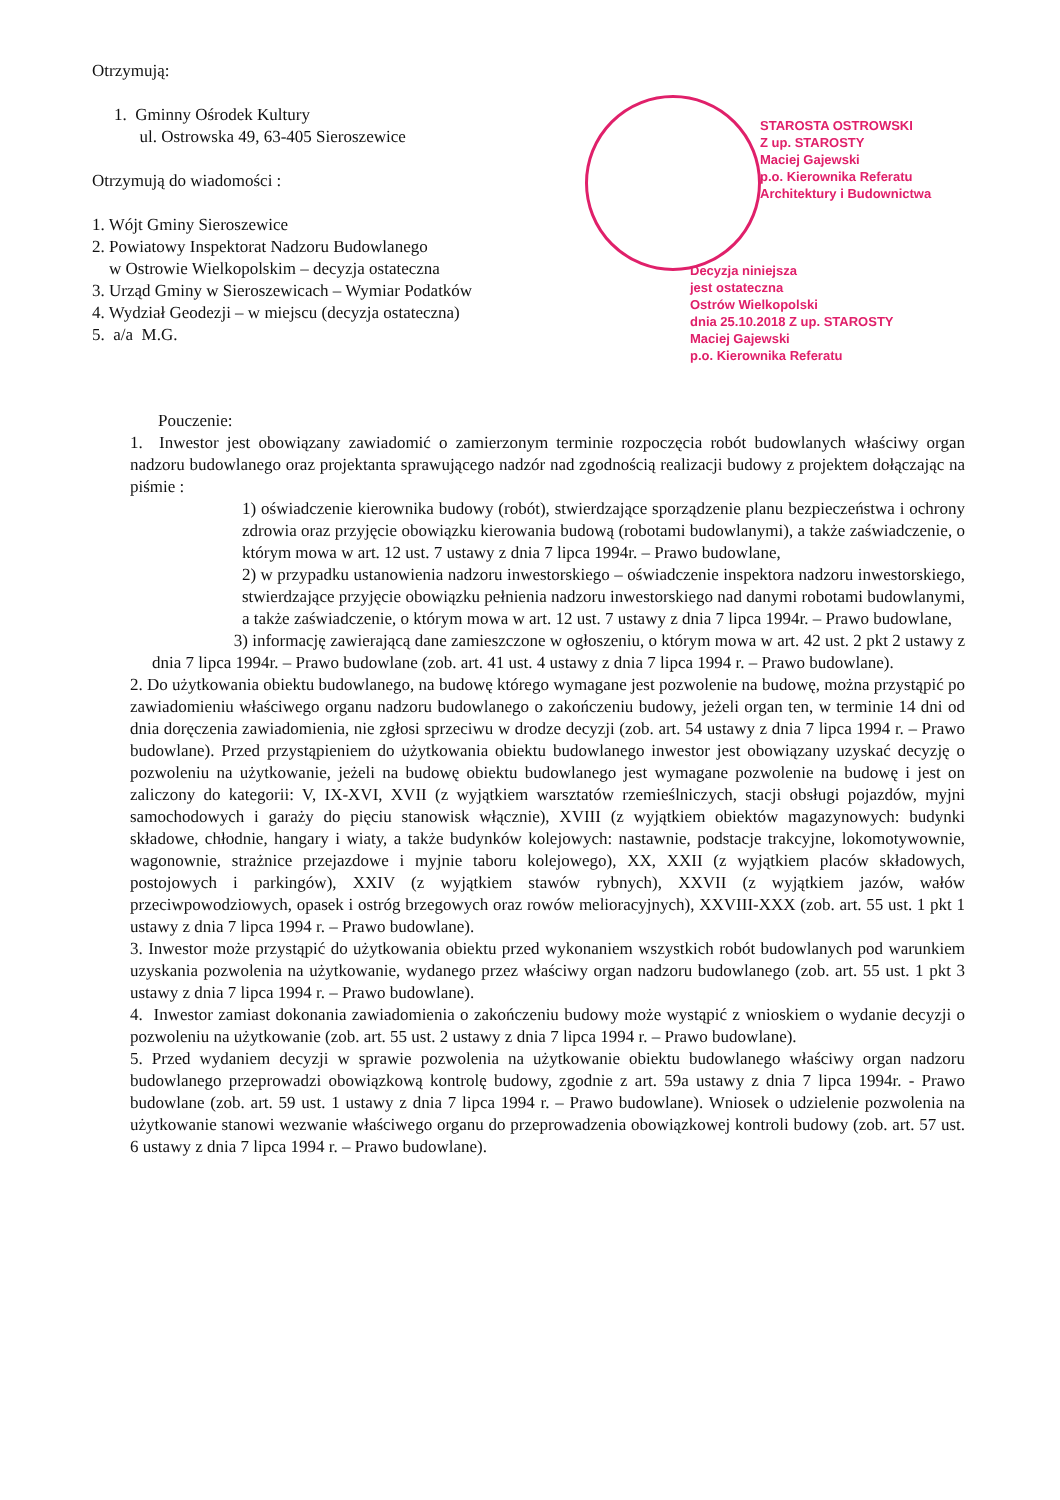Otrzymują:
1. Gminny Ośrodek Kultury
ul. Ostrowska 49, 63-405 Sieroszewice
Otrzymują do wiadomości :
1. Wójt Gminy Sieroszewice
2. Powiatowy Inspektorat Nadzoru Budowlanego
w Ostrowie Wielkopolskim – decyzja ostateczna
3. Urząd Gminy w Sieroszewicach – Wymiar Podatków
4. Wydział Geodezji – w miejscu (decyzja ostateczna)
5. a/a M.G.
STAROSTA OSTROWSKI
Z up. STAROSTY
Maciej Gajewski
p.o. Kierownika Referatu
Architektury i Budownictwa
Decyzja niniejsza
jest ostateczna
Ostrów Wielkopolski
dnia 25.10.2018 Z up. STAROSTY
Maciej Gajewski
p.o. Kierownika Referatu
Pouczenie:
1. Inwestor jest obowiązany zawiadomić o zamierzonym terminie rozpoczęcia robót budowlanych właściwy organ nadzoru budowlanego oraz projektanta sprawującego nadzór nad zgodnością realizacji budowy z projektem dołączając na piśmie :
1) oświadczenie kierownika budowy (robót), stwierdzające sporządzenie planu bezpieczeństwa i ochrony zdrowia oraz przyjęcie obowiązku kierowania budową (robotami budowlanymi), a także zaświadczenie, o którym mowa w art. 12 ust. 7 ustawy z dnia 7 lipca 1994r. – Prawo budowlane,
2) w przypadku ustanowienia nadzoru inwestorskiego – oświadczenie inspektora nadzoru inwestorskiego, stwierdzające przyjęcie obowiązku pełnienia nadzoru inwestorskiego nad danymi robotami budowlanymi, a także zaświadczenie, o którym mowa w art. 12 ust. 7 ustawy z dnia 7 lipca 1994r. – Prawo budowlane,
3) informację zawierającą dane zamieszczone w ogłoszeniu, o którym mowa w art. 42 ust. 2 pkt 2 ustawy z dnia 7 lipca 1994r. – Prawo budowlane (zob. art. 41 ust. 4 ustawy z dnia 7 lipca 1994 r. – Prawo budowlane).
2. Do użytkowania obiektu budowlanego, na budowę którego wymagane jest pozwolenie na budowę, można przystąpić po zawiadomieniu właściwego organu nadzoru budowlanego o zakończeniu budowy, jeżeli organ ten, w terminie 14 dni od dnia doręczenia zawiadomienia, nie zgłosi sprzeciwu w drodze decyzji (zob. art. 54 ustawy z dnia 7 lipca 1994 r. – Prawo budowlane). Przed przystąpieniem do użytkowania obiektu budowlanego inwestor jest obowiązany uzyskać decyzję o pozwoleniu na użytkowanie, jeżeli na budowę obiektu budowlanego jest wymagane pozwolenie na budowę i jest on zaliczony do kategorii: V, IX-XVI, XVII (z wyjątkiem warsztatów rzemieślniczych, stacji obsługi pojazdów, myjni samochodowych i garaży do pięciu stanowisk włącznie), XVIII (z wyjątkiem obiektów magazynowych: budynki składowe, chłodnie, hangary i wiaty, a także budynków kolejowych: nastawnie, podstacje trakcyjne, lokomotywownie, wagonownie, strażnice przejazdowe i myjnie taboru kolejowego), XX, XXII (z wyjątkiem placów składowych, postojowych i parkingów), XXIV (z wyjątkiem stawów rybnych), XXVII (z wyjątkiem jazów, wałów przeciwpowodziowych, opasek i ostróg brzegowych oraz rowów melioracyjnych), XXVIII-XXX (zob. art. 55 ust. 1 pkt 1 ustawy z dnia 7 lipca 1994 r. – Prawo budowlane).
3. Inwestor może przystąpić do użytkowania obiektu przed wykonaniem wszystkich robót budowlanych pod warunkiem uzyskania pozwolenia na użytkowanie, wydanego przez właściwy organ nadzoru budowlanego (zob. art. 55 ust. 1 pkt 3 ustawy z dnia 7 lipca 1994 r. – Prawo budowlane).
4. Inwestor zamiast dokonania zawiadomienia o zakończeniu budowy może wystąpić z wnioskiem o wydanie decyzji o pozwoleniu na użytkowanie (zob. art. 55 ust. 2 ustawy z dnia 7 lipca 1994 r. – Prawo budowlane).
5. Przed wydaniem decyzji w sprawie pozwolenia na użytkowanie obiektu budowlanego właściwy organ nadzoru budowlanego przeprowadzi obowiązkową kontrolę budowy, zgodnie z art. 59a ustawy z dnia 7 lipca 1994r. - Prawo budowlane (zob. art. 59 ust. 1 ustawy z dnia 7 lipca 1994 r. – Prawo budowlane). Wniosek o udzielenie pozwolenia na użytkowanie stanowi wezwanie właściwego organu do przeprowadzenia obowiązkowej kontroli budowy (zob. art. 57 ust. 6 ustawy z dnia 7 lipca 1994 r. – Prawo budowlane).